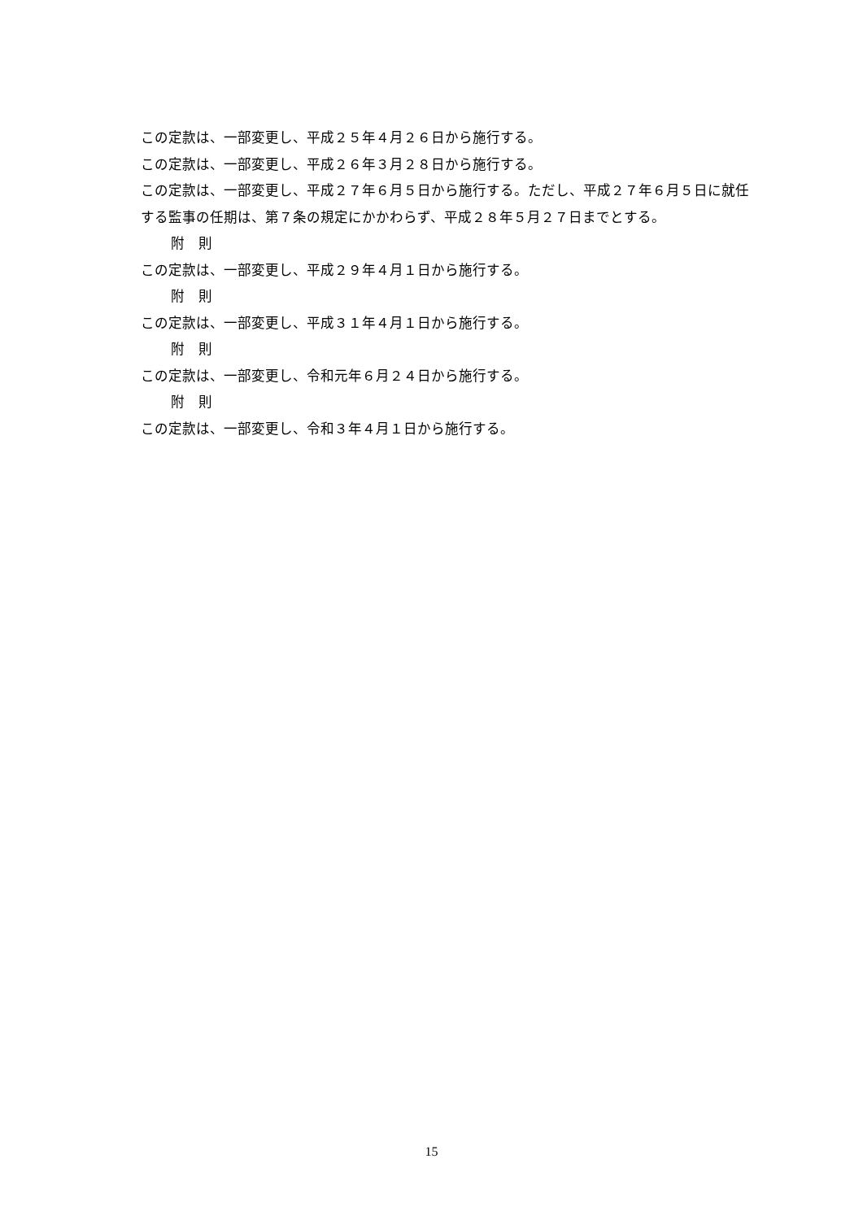この定款は、一部変更し、平成２５年４月２６日から施行する。
この定款は、一部変更し、平成２６年３月２８日から施行する。
この定款は、一部変更し、平成２７年６月５日から施行する。ただし、平成２７年６月５日に就任する監事の任期は、第７条の規定にかかわらず、平成２８年５月２７日までとする。
附　則
この定款は、一部変更し、平成２９年４月１日から施行する。
附　則
この定款は、一部変更し、平成３１年４月１日から施行する。
附　則
この定款は、一部変更し、令和元年６月２４日から施行する。
附　則
この定款は、一部変更し、令和３年４月１日から施行する。
15